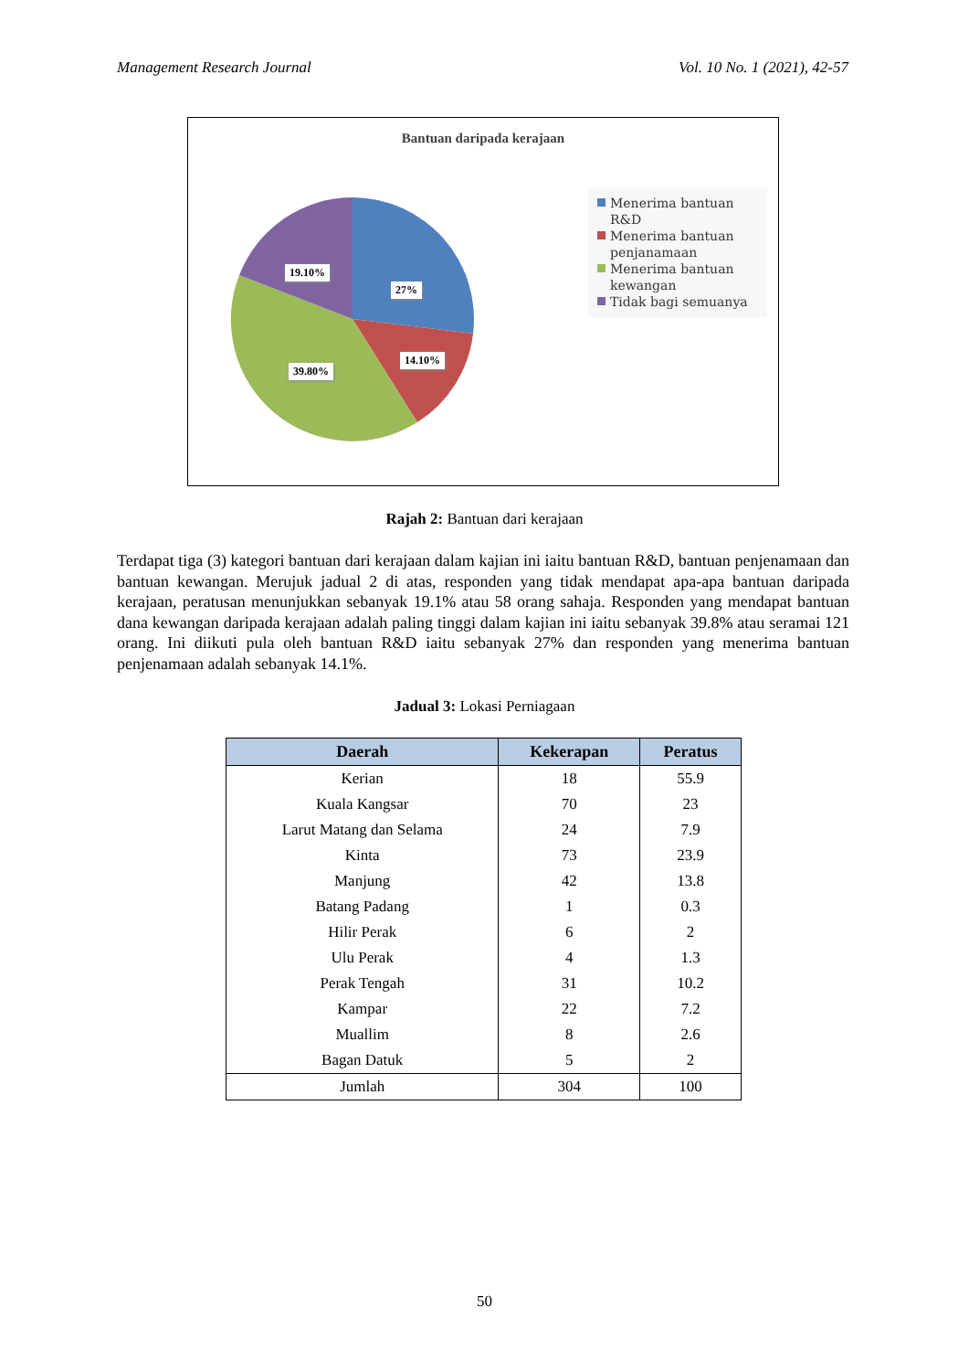Management Research Journal Vol. 10 No. 1 (2021), 42-57
Bantuan daripada kerajaan
19.10%
27%
14.10%
39.80%
Menerima bantuan R&D
Menerima bantuan penjanamaan
Menerima bantuan kewangan
Tidak bagi semuanya
Rajah 2: Bantuan dari kerajaan
Terdapat tiga (3) kategori bantuan dari kerajaan dalam kajian ini iaitu bantuan R&D, bantuan penjenamaan dan bantuan kewangan. Merujuk jadual 2 di atas, responden yang tidak mendapat apa-apa bantuan daripada kerajaan, peratusan menunjukkan sebanyak 19.1% atau 58 orang sahaja. Responden yang mendapat bantuan dana kewangan daripada kerajaan adalah paling tinggi dalam kajian ini iaitu sebanyak 39.8% atau seramai 121 orang. Ini diikuti pula oleh bantuan R&D iaitu sebanyak 27% dan responden yang menerima bantuan penjenamaan adalah sebanyak 14.1%.
Jadual 3: Lokasi Perniagaan
| Daerah | Kekerapan | Peratus |
| --- | --- | --- |
| Kerian | 18 | 55.9 |
| Kuala Kangsar | 70 | 23 |
| Larut Matang dan Selama | 24 | 7.9 |
| Kinta | 73 | 23.9 |
| Manjung | 42 | 13.8 |
| Batang Padang | 1 | 0.3 |
| Hilir Perak | 6 | 2 |
| Ulu Perak | 4 | 1.3 |
| Perak Tengah | 31 | 10.2 |
| Kampar | 22 | 7.2 |
| Muallim | 8 | 2.6 |
| Bagan Datuk | 5 | 2 |
| Jumlah | 304 | 100 |
50